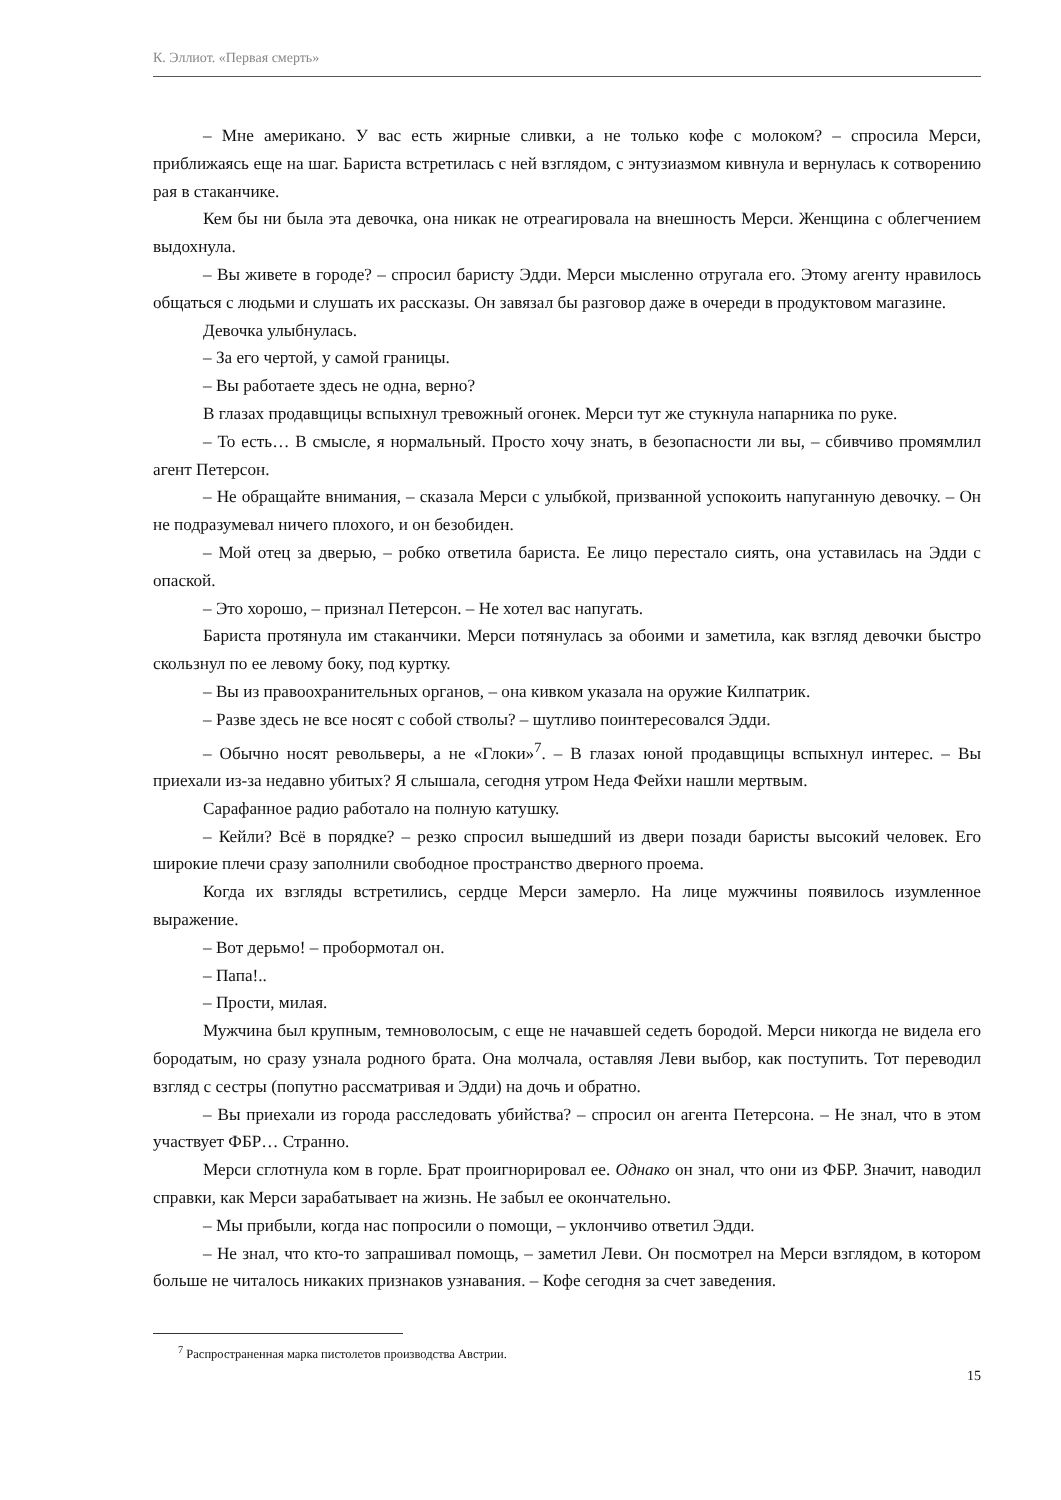К. Эллиот. «Первая смерть»
– Мне американо. У вас есть жирные сливки, а не только кофе с молоком? – спросила Мерси, приближаясь еще на шаг. Бариста встретилась с ней взглядом, с энтузиазмом кивнула и вернулась к сотворению рая в стаканчике.
Кем бы ни была эта девочка, она никак не отреагировала на внешность Мерси. Женщина с облегчением выдохнула.
– Вы живете в городе? – спросил баристу Эдди. Мерси мысленно отругала его. Этому агенту нравилось общаться с людьми и слушать их рассказы. Он завязал бы разговор даже в очереди в продуктовом магазине.
Девочка улыбнулась.
– За его чертой, у самой границы.
– Вы работаете здесь не одна, верно?
В глазах продавщицы вспыхнул тревожный огонек. Мерси тут же стукнула напарника по руке.
– То есть… В смысле, я нормальный. Просто хочу знать, в безопасности ли вы, – сбивчиво промямлил агент Петерсон.
– Не обращайте внимания, – сказала Мерси с улыбкой, призванной успокоить напуганную девочку. – Он не подразумевал ничего плохого, и он безобиден.
– Мой отец за дверью, – робко ответила бариста. Ее лицо перестало сиять, она уставилась на Эдди с опаской.
– Это хорошо, – признал Петерсон. – Не хотел вас напугать.
Бариста протянула им стаканчики. Мерси потянулась за обоими и заметила, как взгляд девочки быстро скользнул по ее левому боку, под куртку.
– Вы из правоохранительных органов, – она кивком указала на оружие Килпатрик.
– Разве здесь не все носят с собой стволы? – шутливо поинтересовался Эдди.
– Обычно носят револьверы, а не «Глоки»<sup>7</sup>. – В глазах юной продавщицы вспыхнул интерес. – Вы приехали из-за недавно убитых? Я слышала, сегодня утром Неда Фейхи нашли мертвым.
Сарафанное радио работало на полную катушку.
– Кейли? Всё в порядке? – резко спросил вышедший из двери позади баристы высокий человек. Его широкие плечи сразу заполнили свободное пространство дверного проема.
Когда их взгляды встретились, сердце Мерси замерло. На лице мужчины появилось изумленное выражение.
– Вот дерьмо! – пробормотал он.
– Папа!..
– Прости, милая.
Мужчина был крупным, темноволосым, с еще не начавшей седеть бородой. Мерси никогда не видела его бородатым, но сразу узнала родного брата. Она молчала, оставляя Леви выбор, как поступить. Тот переводил взгляд с сестры (попутно рассматривая и Эдди) на дочь и обратно.
– Вы приехали из города расследовать убийства? – спросил он агента Петерсона. – Не знал, что в этом участвует ФБР… Странно.
Мерси сглотнула ком в горле. Брат проигнорировал ее. Однако он знал, что они из ФБР. Значит, наводил справки, как Мерси зарабатывает на жизнь. Не забыл ее окончательно.
– Мы прибыли, когда нас попросили о помощи, – уклончиво ответил Эдди.
– Не знал, что кто-то запрашивал помощь, – заметил Леви. Он посмотрел на Мерси взглядом, в котором больше не читалось никаких признаков узнавания. – Кофе сегодня за счет заведения.
<sup>7</sup> Распространенная марка пистолетов производства Австрии.
15